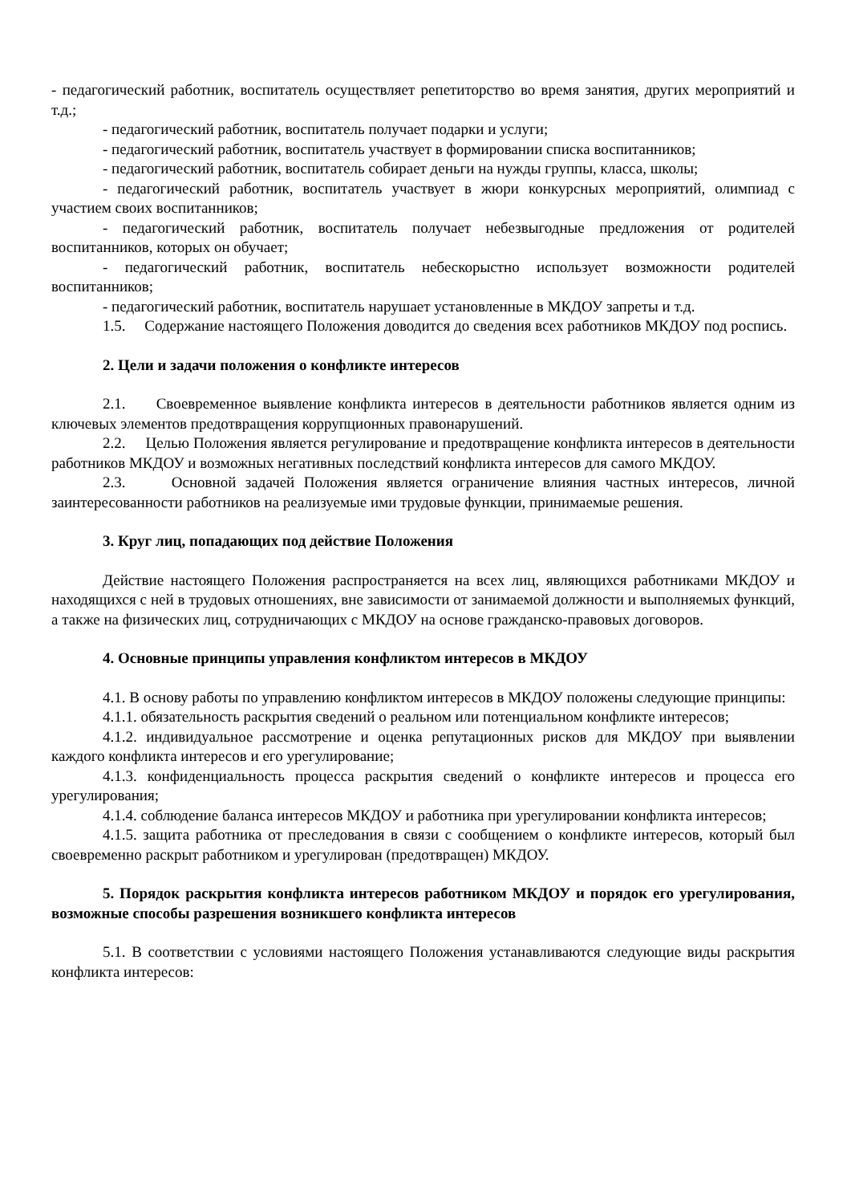- педагогический работник, воспитатель осуществляет репетиторство во время занятия, других мероприятий и т.д.;
- педагогический работник, воспитатель получает подарки и услуги;
- педагогический работник, воспитатель участвует в формировании списка воспитанников;
- педагогический работник, воспитатель собирает деньги на нужды группы, класса, школы;
- педагогический работник, воспитатель участвует в жюри конкурсных мероприятий, олимпиад с участием своих воспитанников;
- педагогический работник, воспитатель получает небезвыгодные предложения от родителей воспитанников, которых он обучает;
- педагогический работник, воспитатель небескорыстно использует возможности родителей воспитанников;
- педагогический работник, воспитатель нарушает установленные в МКДОУ запреты и т.д.
1.5. Содержание настоящего Положения доводится до сведения всех работников МКДОУ под роспись.
2. Цели и задачи положения о конфликте интересов
2.1. Своевременное выявление конфликта интересов в деятельности работников является одним из ключевых элементов предотвращения коррупционных правонарушений.
2.2. Целью Положения является регулирование и предотвращение конфликта интересов в деятельности работников МКДОУ и возможных негативных последствий конфликта интересов для самого МКДОУ.
2.3. Основной задачей Положения является ограничение влияния частных интересов, личной заинтересованности работников на реализуемые ими трудовые функции, принимаемые решения.
3. Круг лиц, попадающих под действие Положения
Действие настоящего Положения распространяется на всех лиц, являющихся работниками МКДОУ и находящихся с ней в трудовых отношениях, вне зависимости от занимаемой должности и выполняемых функций, а также на физических лиц, сотрудничающих с МКДОУ на основе гражданско-правовых договоров.
4. Основные принципы управления конфликтом интересов в МКДОУ
4.1. В основу работы по управлению конфликтом интересов в МКДОУ положены следующие принципы:
4.1.1. обязательность раскрытия сведений о реальном или потенциальном конфликте интересов;
4.1.2. индивидуальное рассмотрение и оценка репутационных рисков для МКДОУ при выявлении каждого конфликта интересов и его урегулирование;
4.1.3. конфиденциальность процесса раскрытия сведений о конфликте интересов и процесса его урегулирования;
4.1.4. соблюдение баланса интересов МКДОУ и работника при урегулировании конфликта интересов;
4.1.5. защита работника от преследования в связи с сообщением о конфликте интересов, который был своевременно раскрыт работником и урегулирован (предотвращен) МКДОУ.
5. Порядок раскрытия конфликта интересов работником МКДОУ и порядок его урегулирования, возможные способы разрешения возникшего конфликта интересов
5.1. В соответствии с условиями настоящего Положения устанавливаются следующие виды раскрытия конфликта интересов: